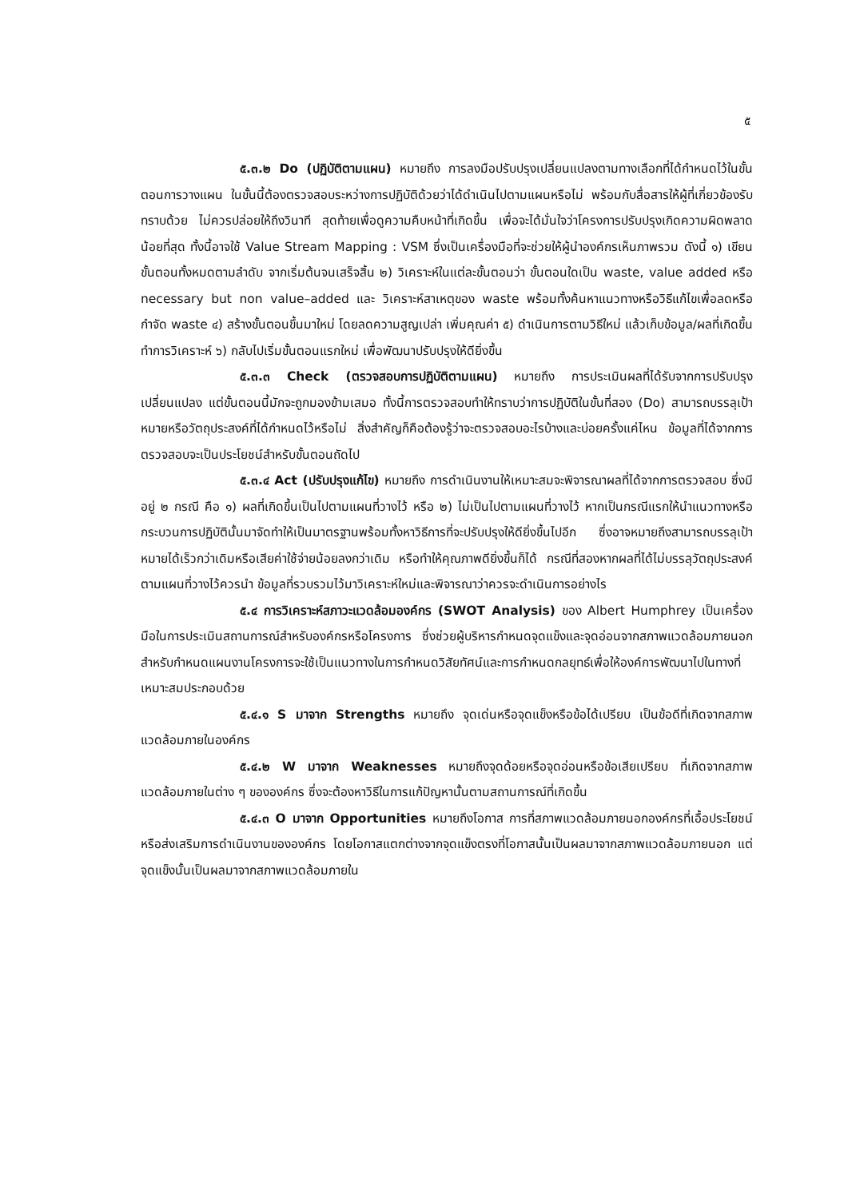๕
๕.๓.๒ Do (ปฏิบัติตามแผน) หมายถึง การลงมือปรับปรุงเปลี่ยนแปลงตามทางเลือกที่ได้กำหนดไว้ในขั้นตอนการวางแผน ในขั้นนี้ต้องตรวจสอบระหว่างการปฏิบัติด้วยว่าได้ดำเนินไปตามแผนหรือไม่ พร้อมกับสื่อสารให้ผู้ที่เกี่ยวข้องรับทราบด้วย ไม่ควรปล่อยให้ถึงวินาที สุดท้ายเพื่อดูความคืบหน้าที่เกิดขึ้น เพื่อจะได้มั่นใจว่าโครงการปรับปรุงเกิดความผิดพลาดน้อยที่สุด ทั้งนี้อาจใช้ Value Stream Mapping : VSM ซึ่งเป็นเครื่องมือที่จะช่วยให้ผู้นำองค์กรเห็นภาพรวม ดังนี้ ๑) เขียนขั้นตอนทั้งหมดตามลำดับ จากเริ่มต้นจนเสร็จสิ้น ๒) วิเคราะห์ในแต่ละขั้นตอนว่า ขั้นตอนใดเป็น waste, value added หรือ necessary but non value–added และ วิเคราะห์สาเหตุของ waste พร้อมทั้งค้นหาแนวทางหรือวิธีแก้ไขเพื่อลดหรือกำจัด waste ๔) สร้างขั้นตอนขึ้นมาใหม่ โดยลดความสูญเปล่า เพิ่มคุณค่า ๕) ดำเนินการตามวิธีใหม่ แล้วเก็บข้อมูล/ผลที่เกิดขึ้น ทำการวิเคราะห์ ๖) กลับไปเริ่มขั้นตอนแรกใหม่ เพื่อพัฒนาปรับปรุงให้ดียิ่งขึ้น
๕.๓.๓ Check (ตรวจสอบการปฏิบัติตามแผน) หมายถึง การประเมินผลที่ได้รับจากการปรับปรุงเปลี่ยนแปลง แต่ขั้นตอนนี้มักจะถูกมองข้ามเสมอ ทั้งนี้การตรวจสอบทำให้ทราบว่าการปฏิบัติในขั้นที่สอง (Do) สามารถบรรลุเป้าหมายหรือวัตถุประสงค์ที่ได้กำหนดไว้หรือไม่ สิ่งสำคัญก็คือต้องรู้ว่าจะตรวจสอบอะไรบ้างและบ่อยครั้งแค่ไหน ข้อมูลที่ได้จากการตรวจสอบจะเป็นประโยชน์สำหรับขั้นตอนถัดไป
๕.๓.๔ Act (ปรับปรุงแก้ไข) หมายถึง การดำเนินงานให้เหมาะสมจะพิจารณาผลที่ได้จากการตรวจสอบ ซึ่งมีอยู่ ๒ กรณี คือ ๑) ผลที่เกิดขึ้นเป็นไปตามแผนที่วางไว้ หรือ ๒) ไม่เป็นไปตามแผนที่วางไว้ หากเป็นกรณีแรกให้นำแนวทางหรือกระบวนการปฏิบัตินั้นมาจัดทำให้เป็นมาตรฐานพร้อมทั้งหาวิธีการที่จะปรับปรุงให้ดียิ่งขึ้นไปอีก ซึ่งอาจหมายถึงสามารถบรรลุเป้าหมายได้เร็วกว่าเดิมหรือเสียค่าใช้จ่ายน้อยลงกว่าเดิม หรือทำให้คุณภาพดียิ่งขึ้นก็ได้ กรณีที่สองหากผลที่ได้ไม่บรรลุวัตถุประสงค์ตามแผนที่วางไว้ควรนำ ข้อมูลที่รวบรวมไว้มาวิเคราะห์ใหม่และพิจารณาว่าควรจะดำเนินการอย่างไร
๕.๔ การวิเคราะห์สภาวะแวดล้อมองค์กร (SWOT Analysis) ของ Albert Humphrey เป็นเครื่องมือในการประเมินสถานการณ์สำหรับองค์กรหรือโครงการ ซึ่งช่วยผู้บริหารกำหนดจุดแข็งและจุดอ่อนจากสภาพแวดล้อมภายนอก สำหรับกำหนดแผนงานโครงการจะใช้เป็นแนวทางในการกำหนดวิสัยทัศน์และการกำหนดกลยุทธ์เพื่อให้องค์การพัฒนาไปในทางที่เหมาะสมประกอบด้วย
๕.๔.๑ S มาจาก Strengths หมายถึง จุดเด่นหรือจุดแข็งหรือข้อได้เปรียบ เป็นข้อดีที่เกิดจากสภาพแวดล้อมภายในองค์กร
๕.๔.๒ W มาจาก Weaknesses หมายถึงจุดด้อยหรือจุดอ่อนหรือข้อเสียเปรียบ ที่เกิดจากสภาพแวดล้อมภายในต่าง ๆ ขององค์กร ซึ่งจะต้องหาวิธีในการแก้ปัญหานั้นตามสถานการณ์ที่เกิดขึ้น
๕.๔.๓ O มาจาก Opportunities หมายถึงโอกาส การที่สภาพแวดล้อมภายนอกองค์กรที่เอื้อประโยชน์หรือส่งเสริมการดำเนินงานขององค์กร โดยโอกาสแตกต่างจากจุดแข็งตรงที่โอกาสนั้นเป็นผลมาจากสภาพแวดล้อมภายนอก แต่จุดแข็งนั้นเป็นผลมาจากสภาพแวดล้อมภายใน